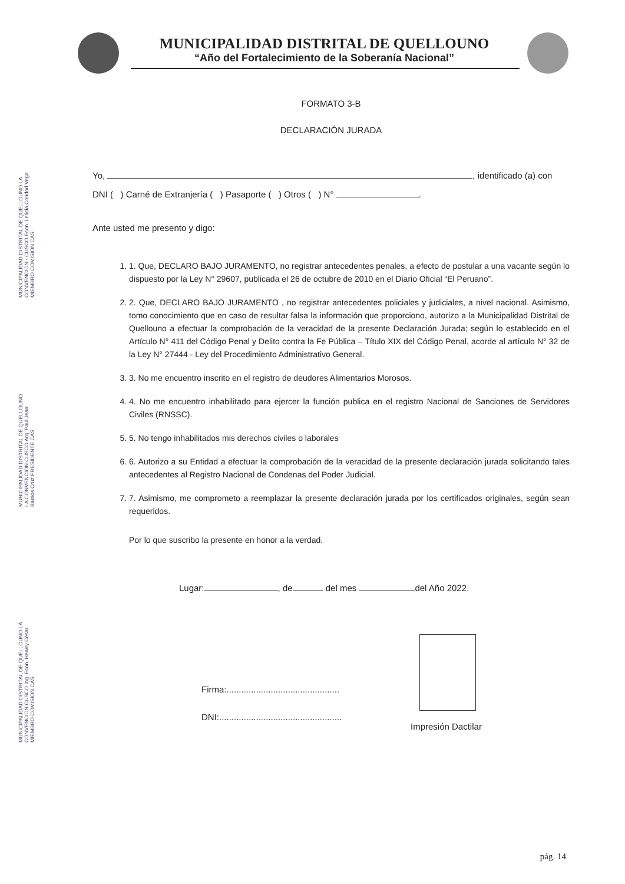MUNICIPALIDAD DISTRITAL DE QUELLOUNO
“Año del Fortalecimiento de la Soberanía Nacional”
MUNICIPALIDAD DISTRITAL DE QUELLOUNO LA CONVENCION - CUSCO Econ. Leticia Condori Vega MIEMBRO COMISION CAS
MUNICIPALIDAD DISTRITAL DE QUELLOUNO LA CONVENCION CUSCO Arq. Paul Jean Barrios Cruz PRESIDENTE CAS
MUNICIPALIDAD DISTRITAL DE QUELLOUNO LA CONVENCION CUSCO Ing. Econ. Henrry César MIEMBRO COMISION CAS
FORMATO 3-B
DECLARACIÓN JURADA
Yo, , identificado (a) con
DNI ( ) Carné de Extranjería ( ) Pasaporte ( ) Otros ( ) N° .
Ante usted me presento y digo:
1. 1. Que, DECLARO BAJO JURAMENTO, no registrar antecedentes penales, a efecto de postular a una vacante según lo dispuesto por la Ley N° 29607, publicada el 26 de octubre de 2010 en el Diario Oficial “El Peruano”.
2. 2. Que, DECLARO BAJO JURAMENTO , no registrar antecedentes policiales y judiciales, a nivel nacional. Asimismo, tomo conocimiento que en caso de resultar falsa la información que proporciono, autorizo a la Municipalidad Distrital de Quellouno a efectuar la comprobación de la veracidad de la presente Declaración Jurada; según lo establecido en el Artículo N° 411 del Código Penal y Delito contra la Fe Pública – Título XIX del Código Penal, acorde al artículo N° 32 de la Ley N° 27444 - Ley del Procedimiento Administrativo General.
3. 3. No me encuentro inscrito en el registro de deudores Alimentarios Morosos.
4. 4. No me encuentro inhabilitado para ejercer la función publica en el registro Nacional de Sanciones de Servidores Civiles (RNSSC).
5. 5. No tengo inhabilitados mis derechos civiles o laborales
6. 6. Autorizo a su Entidad a efectuar la comprobación de la veracidad de la presente declaración jurada solicitando tales antecedentes al Registro Nacional de Condenas del Poder Judicial.
7. 7. Asimismo, me comprometo a reemplazar la presente declaración jurada por los certificados originales, según sean requeridos.
Por lo que suscribo la presente en honor a la verdad.
Lugar: , de del mes del Año 2022.
Firma:..............................................
DNI:..................................................
Impresión Dactilar
pág. 14